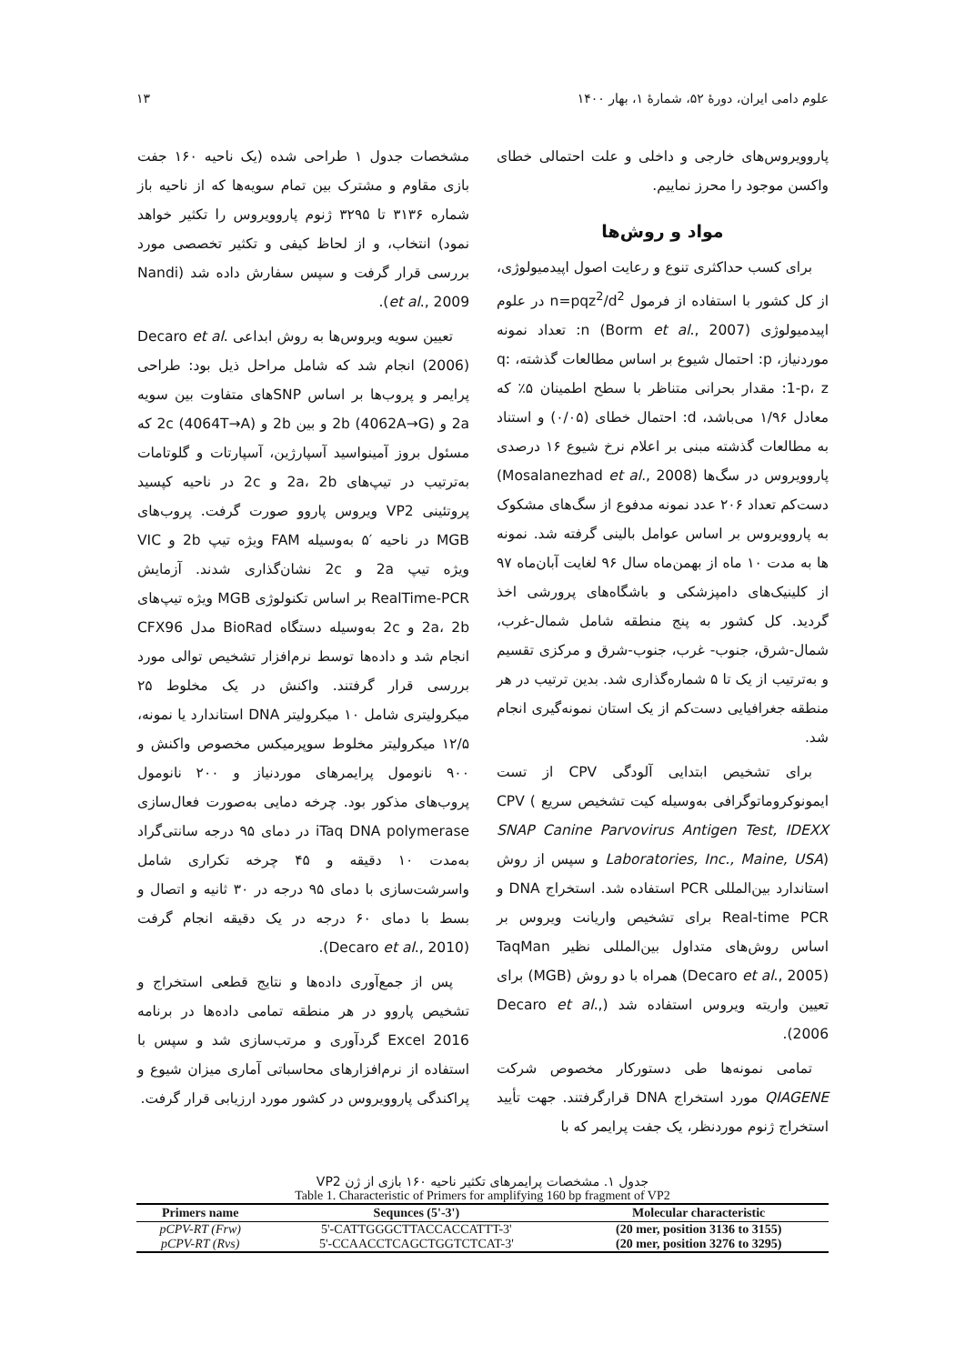علوم دامی ایران، دورهٔ ۵۲، شمارهٔ ۱، بهار ۱۴۰۰ ۱۳
پاروویروس‌های خارجی و داخلی و علت احتمالی خطای واکسن موجود را محرز نماییم.
مواد و روش‌ها
برای کسب حداکثری تنوع و رعایت اصول اپیدمیولوژی، از کل کشور با استفاده از فرمول n=pqz<sup>2</sup>/d<sup>2</sup> در علوم اپیدمیولوژی (Borm et al., 2007) n: تعداد نمونه موردنیاز، p: احتمال شیوع بر اساس مطالعات گذشته، q: 1-p، z: مقدار بحرانی متناظر با سطح اطمینان ۵٪ که معادل ۱/۹۶ می‌باشد، d: احتمال خطای (۰/۰۵) و استناد به مطالعات گذشته مبنی بر اعلام نرخ شیوع ۱۶ درصدی پاروویروس در سگ‌ها (Mosalanezhad et al., 2008) دست‌کم تعداد ۲۰۶ عدد نمونه مدفوع از سگ‌های مشکوک به پاروویروس بر اساس عوامل بالینی گرفته شد. نمونه ها به مدت ۱۰ ماه از بهمن‌ماه سال ۹۶ لغایت آبان‌ماه ۹۷ از کلینیک‌های دامپزشکی و باشگاه‌های پرورشی اخذ گردید. کل کشور به پنج منطقه شامل شمال-غرب، شمال-شرق، جنوب- غرب، جنوب-شرق و مرکزی تقسیم و به‌ترتیب از یک تا ۵ شماره‌گذاری شد. بدین ترتیب در هر منطقه جغرافیایی دست‌کم از یک استان نمونه‌گیری انجام شد.
برای تشخیص ابتدایی آلودگی CPV از تست ایمونوکروماتوگرافی به‌وسیله کیت تشخیص سریع CPV ( SNAP Canine Parvovirus Antigen Test, IDEXX Laboratories, Inc., Maine, USA) و سپس از روش استاندارد بین‌المللی PCR استفاده شد. استخراج DNA و Real-time PCR برای تشخیص واریانت ویروس بر اساس روش‌های متداول بین‌المللی نظیر TaqMan (Decaro et al., 2005) همراه با دو روش (MGB) برای تعیین واریته ویروس استفاده شد (Decaro et al., 2006).
تمامی نمونه‌ها طی دستورکار مخصوص شرکت QIAGENE مورد استخراج DNA قرارگرفتند. جهت تأیید استخراج ژنوم موردنظر، یک جفت پرایمر که با
مشخصات جدول ۱ طراحی شده (یک ناحیه ۱۶۰ جفت بازی مقاوم و مشترک بین تمام سویه‌ها که از ناحیه باز شماره ۳۱۳۶ تا ۳۲۹۵ ژنوم پاروویروس را تکثیر خواهد نمود) انتخاب، و از لحاظ کیفی و تکثیر تخصصی مورد بررسی قرار گرفت و سپس سفارش داده شد (Nandi et al., 2009).
تعیین سویه ویروس‌ها به روش ابداعی .Decaro et al (2006) انجام شد که شامل مراحل ذیل بود: طراحی پرایمر و پروب‌ها بر اساس SNPهای متفاوت بین سویه 2a و 2b (4062A→G) و بین 2b و 2c (4064T→A) که مسئول بروز آمینواسید آسپارژین، آسپارتات و گلوتامات به‌ترتیب در تیپ‌های 2a، 2b و 2c در ناحیه کپسید پروتئینی VP2 ویروس پاروو صورت گرفت. پروب‌های MGB در ناحیه ′۵ به‌وسیله FAM ویژه تیپ 2b و VIC ویژه تیپ 2a و 2c نشان‌گذاری شدند. آزمایش RealTime-PCR بر اساس تکنولوژی MGB ویژه تیپ‌های 2a، 2b و 2c به‌وسیله دستگاه BioRad مدل CFX96 انجام شد و داده‌ها توسط نرم‌افزار تشخیص توالی مورد بررسی قرار گرفتند. واکنش در یک مخلوط ۲۵ میکرولیتری شامل ۱۰ میکرولیتر DNA استاندارد یا نمونه، ۱۲/۵ میکرولیتر مخلوط سوپرمیکس مخصوص واکنش و ۹۰۰ نانومول پرایمرهای موردنیاز و ۲۰۰ نانومول پروب‌های مذکور بود. چرخه دمایی به‌صورت فعال‌سازی iTaq DNA polymerase در دمای ۹۵ درجه سانتی‌گراد به‌مدت ۱۰ دقیقه و ۴۵ چرخه تکراری شامل واسرشت‌سازی با دمای ۹۵ درجه در ۳۰ ثانیه و اتصال و بسط با دمای ۶۰ درجه در یک دقیقه انجام گرفت (Decaro et al., 2010).
پس از جمع‌آوری داده‌ها و نتایج قطعی استخراج و تشخیص پاروو در هر منطقه تمامی داده‌ها در برنامه Excel 2016 گردآوری و مرتب‌سازی شد و سپس با استفاده از نرم‌افزارهای محاسباتی آماری میزان شیوع و پراکندگی پاروویروس در کشور مورد ارزیابی قرار گرفت.
جدول ۱. مشخصات پرایمرهای تکثیر ناحیه ۱۶۰ بازی از ژن VP2
Table 1. Characteristic of Primers for amplifying 160 bp fragment of VP2
| Primers name | Sequnces (5'-3') | Molecular characteristic |
| --- | --- | --- |
| pCPV-RT (Frw) | 5'-CATTGGGCTTACCACCATTT-3' | (20 mer, position 3136 to 3155) |
| pCPV-RT (Rvs) | 5'-CCAACCTCAGCTGGTCTCAT-3' | (20 mer, position 3276 to 3295) |